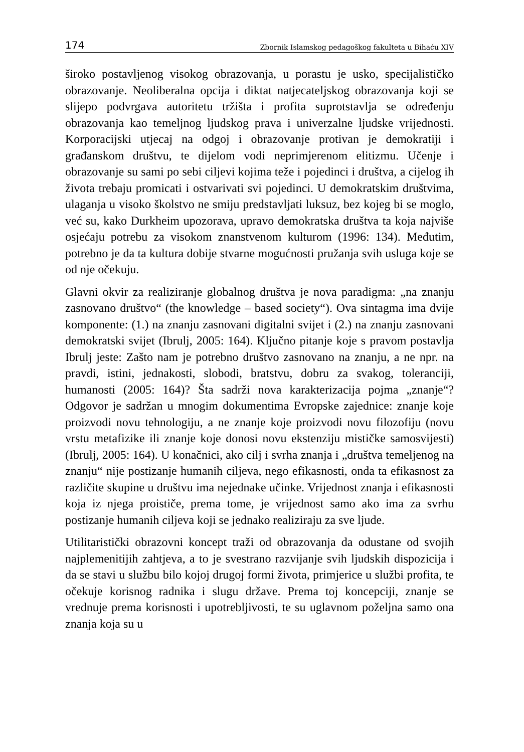174 Zbornik Islamskog pedagoškog fakulteta u Bihaću XIV
široko postavljenog visokog obrazovanja, u porastu je usko, specijalističko obrazovanje. Neoliberalna opcija i diktat natjecateljskog obrazovanja koji se slijepo podvrgava autoritetu tržišta i profita suprotstavlja se određenju obrazovanja kao temeljnog ljudskog prava i univerzalne ljudske vrijednosti. Korporacijski utjecaj na odgoj i obrazovanje protivan je demokratiji i građanskom društvu, te dijelom vodi neprimjerenom elitizmu. Učenje i obrazovanje su sami po sebi ciljevi kojima teže i pojedinci i društva, a cijelog ih života trebaju promicati i ostvarivati svi pojedinci. U demokratskim društvima, ulaganja u visoko školstvo ne smiju predstavljati luksuz, bez kojeg bi se moglo, već su, kako Durkheim upozorava, upravo demokratska društva ta koja najviše osjećaju potrebu za visokom znanstvenom kulturom (1996: 134). Međutim, potrebno je da ta kultura dobije stvarne mogućnosti pružanja svih usluga koje se od nje očekuju.
Glavni okvir za realiziranje globalnog društva je nova paradigma: „na znanju zasnovano društvo“ (the knowledge – based society“). Ova sintagma ima dvije komponente: (1.) na znanju zasnovani digitalni svijet i (2.) na znanju zasnovani demokratski svijet (Ibrulj, 2005: 164). Ključno pitanje koje s pravom postavlja Ibrulj jeste: Zašto nam je potrebno društvo zasnovano na znanju, a ne npr. na pravdi, istini, jednakosti, slobodi, bratstvu, dobru za svakog, toleranciji, humanosti (2005: 164)? Šta sadrži nova karakterizacija pojma „znanje“? Odgovor je sadržan u mnogim dokumentima Evropske zajednice: znanje koje proizvodi novu tehnologiju, a ne znanje koje proizvodi novu filozofiju (novu vrstu metafizike ili znanje koje donosi novu ekstenziju mističke samosvijesti) (Ibrulj, 2005: 164). U konačnici, ako cilj i svrha znanja i „društva temeljenog na znanju“ nije postizanje humanih ciljeva, nego efikasnosti, onda ta efikasnost za različite skupine u društvu ima nejednake učinke. Vrijednost znanja i efikasnosti koja iz njega proističe, prema tome, je vrijednost samo ako ima za svrhu postizanje humanih ciljeva koji se jednako realiziraju za sve ljude.
Utilitaristički obrazovni koncept traži od obrazovanja da odustane od svojih najplemenitijih zahtjeva, a to je svestrano razvijanje svih ljudskih dispozicija i da se stavi u službu bilo kojoj drugoj formi života, primjerice u službi profita, te očekuje korisnog radnika i slugu države. Prema toj koncepciji, znanje se vrednuje prema korisnosti i upotrebljivosti, te su uglavnom poželjna samo ona znanja koja su u